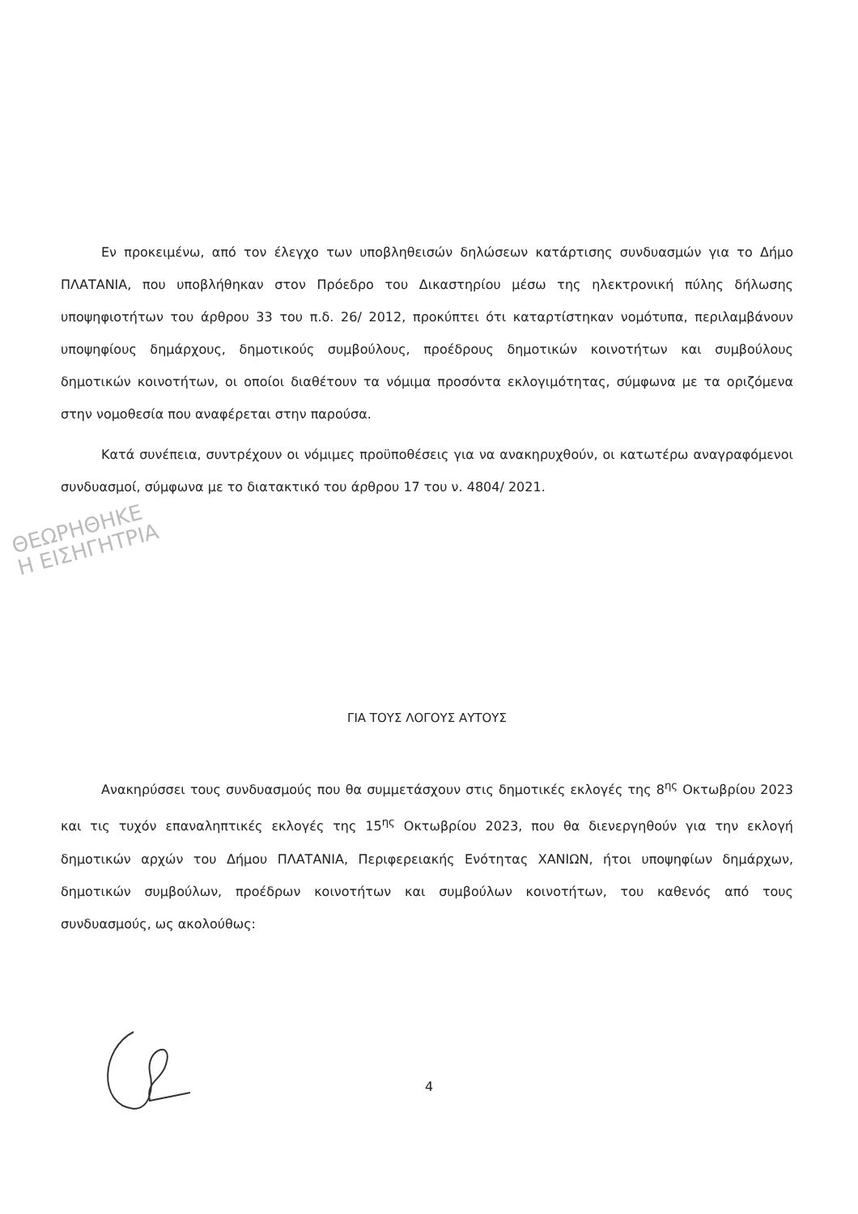Εν προκειμένω, από τον έλεγχο των υποβληθεισών δηλώσεων κατάρτισης συνδυασμών για το Δήμο ΠΛΑΤΑΝΙΑ, που υποβλήθηκαν στον Πρόεδρο του Δικαστηρίου μέσω της ηλεκτρονική πύλης δήλωσης υποψηφιοτήτων του άρθρου 33 του π.δ. 26/ 2012, προκύπτει ότι καταρτίστηκαν νομότυπα, περιλαμβάνουν υποψηφίους δημάρχους, δημοτικούς συμβούλους, προέδρους δημοτικών κοινοτήτων και συμβούλους δημοτικών κοινοτήτων, οι οποίοι διαθέτουν τα νόμιμα προσόντα εκλογιμότητας, σύμφωνα με τα οριζόμενα στην νομοθεσία που αναφέρεται στην παρούσα.
Κατά συνέπεια, συντρέχουν οι νόμιμες προϋποθέσεις για να ανακηρυχθούν, οι κατωτέρω αναγραφόμενοι συνδυασμοί, σύμφωνα με το διατακτικό του άρθρου 17 του ν. 4804/ 2021.
ΘΕΩΡΗΘΗΚΕ
Η ΕΙΣΗΓΗΤΡΙΑ
ΓΙΑ ΤΟΥΣ ΛΟΓΟΥΣ ΑΥΤΟΥΣ
Ανακηρύσσει τους συνδυασμούς που θα συμμετάσχουν στις δημοτικές εκλογές της 8<sup>ης</sup> Οκτωβρίου 2023 και τις τυχόν επαναληπτικές εκλογές της 15<sup>ης</sup> Οκτωβρίου 2023, που θα διενεργηθούν για την εκλογή δημοτικών αρχών του Δήμου ΠΛΑΤΑΝΙΑ, Περιφερειακής Ενότητας ΧΑΝΙΩΝ, ήτοι υποψηφίων δημάρχων, δημοτικών συμβούλων, προέδρων κοινοτήτων και συμβούλων κοινοτήτων, του καθενός από τους συνδυασμούς, ως ακολούθως:
4